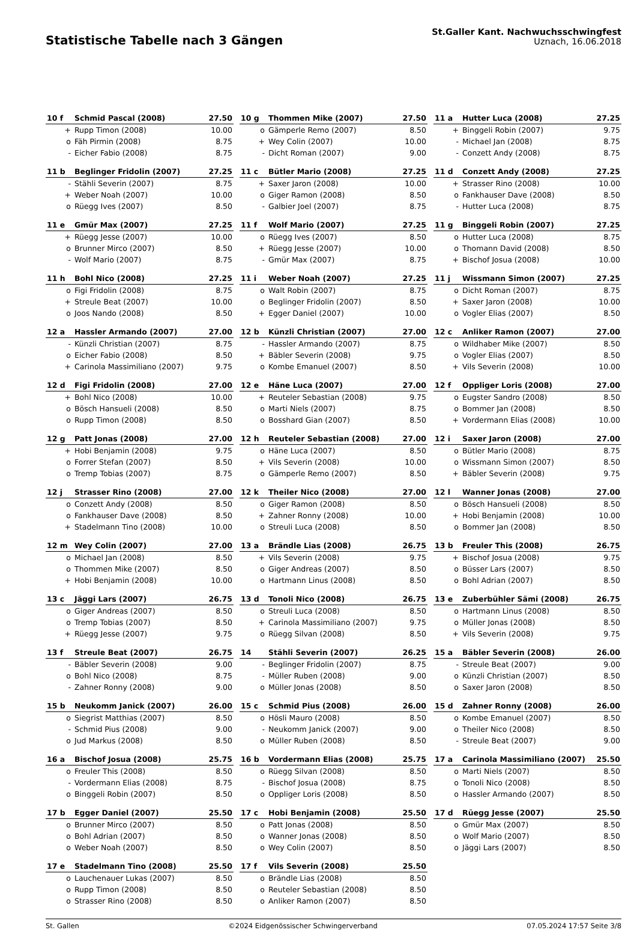Statistische Tabelle nach 3 Gängen
St.Galler Kant. Nachwuchsschwingfest
Uznach, 16.06.2018
| 10 f | Schmid Pascal (2008) | 27.50 |
| --- | --- | --- |
| + | Rupp Timon (2008) | 10.00 |
| o | Fäh Pirmin (2008) | 8.75 |
| - | Eicher Fabio (2008) | 8.75 |
| 10 g | Thommen Mike (2007) | 27.50 |
| --- | --- | --- |
| o | Gämperle Remo (2007) | 8.50 |
| + | Wey Colin (2007) | 10.00 |
| - | Dicht Roman (2007) | 9.00 |
| 11 a | Hutter Luca (2008) | 27.25 |
| --- | --- | --- |
| + | Binggeli Robin (2007) | 9.75 |
| - | Michael Jan (2008) | 8.75 |
| - | Conzett Andy (2008) | 8.75 |
| 11 b | Beglinger Fridolin (2007) | 27.25 |
| --- | --- | --- |
| - | Stähli Severin (2007) | 8.75 |
| + | Weber Noah (2007) | 10.00 |
| o | Rüegg Ives (2007) | 8.50 |
| 11 c | Bütler Mario (2008) | 27.25 |
| --- | --- | --- |
| + | Saxer Jaron (2008) | 10.00 |
| o | Giger Ramon (2008) | 8.50 |
| - | Galbier Joel (2007) | 8.75 |
| 11 d | Conzett Andy (2008) | 27.25 |
| --- | --- | --- |
| + | Strasser Rino (2008) | 10.00 |
| o | Fankhauser Dave (2008) | 8.50 |
| - | Hutter Luca (2008) | 8.75 |
| 11 e | Gmür Max (2007) | 27.25 |
| --- | --- | --- |
| + | Rüegg Jesse (2007) | 10.00 |
| o | Brunner Mirco (2007) | 8.50 |
| - | Wolf Mario (2007) | 8.75 |
| 11 f | Wolf Mario (2007) | 27.25 |
| --- | --- | --- |
| o | Rüegg Ives (2007) | 8.50 |
| + | Rüegg Jesse (2007) | 10.00 |
| - | Gmür Max (2007) | 8.75 |
| 11 g | Binggeli Robin (2007) | 27.25 |
| --- | --- | --- |
| o | Hutter Luca (2008) | 8.75 |
| o | Thomann David (2008) | 8.50 |
| + | Bischof Josua (2008) | 10.00 |
| 11 h | Bohl Nico (2008) | 27.25 |
| --- | --- | --- |
| o | Figi Fridolin (2008) | 8.75 |
| + | Streule Beat (2007) | 10.00 |
| o | Joos Nando (2008) | 8.50 |
| 11 i | Weber Noah (2007) | 27.25 |
| --- | --- | --- |
| o | Walt Robin (2007) | 8.75 |
| o | Beglinger Fridolin (2007) | 8.50 |
| + | Egger Daniel (2007) | 10.00 |
| 11 j | Wissmann Simon (2007) | 27.25 |
| --- | --- | --- |
| o | Dicht Roman (2007) | 8.75 |
| + | Saxer Jaron (2008) | 10.00 |
| o | Vogler Elias (2007) | 8.50 |
| 12 a | Hassler Armando (2007) | 27.00 |
| --- | --- | --- |
| - | Künzli Christian (2007) | 8.75 |
| o | Eicher Fabio (2008) | 8.50 |
| + | Carinola Massimiliano (2007) | 9.75 |
| 12 b | Künzli Christian (2007) | 27.00 |
| --- | --- | --- |
| - | Hassler Armando (2007) | 8.75 |
| + | Bäbler Severin (2008) | 9.75 |
| o | Kombe Emanuel (2007) | 8.50 |
| 12 c | Anliker Ramon (2007) | 27.00 |
| --- | --- | --- |
| o | Wildhaber Mike (2007) | 8.50 |
| o | Vogler Elias (2007) | 8.50 |
| + | Vils Severin (2008) | 10.00 |
| 12 d | Figi Fridolin (2008) | 27.00 |
| --- | --- | --- |
| + | Bohl Nico (2008) | 10.00 |
| o | Bösch Hansueli (2008) | 8.50 |
| o | Rupp Timon (2008) | 8.50 |
| 12 e | Häne Luca (2007) | 27.00 |
| --- | --- | --- |
| + | Reuteler Sebastian (2008) | 9.75 |
| o | Marti Niels (2007) | 8.75 |
| o | Bosshard Gian (2007) | 8.50 |
| 12 f | Oppliger Loris (2008) | 27.00 |
| --- | --- | --- |
| o | Eugster Sandro (2008) | 8.50 |
| o | Bommer Jan (2008) | 8.50 |
| + | Vordermann Elias (2008) | 10.00 |
| 12 g | Patt Jonas (2008) | 27.00 |
| --- | --- | --- |
| + | Hobi Benjamin (2008) | 9.75 |
| o | Forrer Stefan (2007) | 8.50 |
| o | Tremp Tobias (2007) | 8.75 |
| 12 h | Reuteler Sebastian (2008) | 27.00 |
| --- | --- | --- |
| o | Häne Luca (2007) | 8.50 |
| + | Vils Severin (2008) | 10.00 |
| o | Gämperle Remo (2007) | 8.50 |
| 12 i | Saxer Jaron (2008) | 27.00 |
| --- | --- | --- |
| o | Bütler Mario (2008) | 8.75 |
| o | Wissmann Simon (2007) | 8.50 |
| + | Bäbler Severin (2008) | 9.75 |
| 12 j | Strasser Rino (2008) | 27.00 |
| --- | --- | --- |
| o | Conzett Andy (2008) | 8.50 |
| o | Fankhauser Dave (2008) | 8.50 |
| + | Stadelmann Tino (2008) | 10.00 |
| 12 k | Theiler Nico (2008) | 27.00 |
| --- | --- | --- |
| o | Giger Ramon (2008) | 8.50 |
| + | Zahner Ronny (2008) | 10.00 |
| o | Streuli Luca (2008) | 8.50 |
| 12 l | Wanner Jonas (2008) | 27.00 |
| --- | --- | --- |
| o | Bösch Hansueli (2008) | 8.50 |
| + | Hobi Benjamin (2008) | 10.00 |
| o | Bommer Jan (2008) | 8.50 |
| 12 m | Wey Colin (2007) | 27.00 |
| --- | --- | --- |
| o | Michael Jan (2008) | 8.50 |
| o | Thommen Mike (2007) | 8.50 |
| + | Hobi Benjamin (2008) | 10.00 |
| 13 a | Brändle Lias (2008) | 26.75 |
| --- | --- | --- |
| + | Vils Severin (2008) | 9.75 |
| o | Giger Andreas (2007) | 8.50 |
| o | Hartmann Linus (2008) | 8.50 |
| 13 b | Freuler This (2008) | 26.75 |
| --- | --- | --- |
| + | Bischof Josua (2008) | 9.75 |
| o | Büsser Lars (2007) | 8.50 |
| o | Bohl Adrian (2007) | 8.50 |
| 13 c | Jäggi Lars (2007) | 26.75 |
| --- | --- | --- |
| o | Giger Andreas (2007) | 8.50 |
| o | Tremp Tobias (2007) | 8.50 |
| + | Rüegg Jesse (2007) | 9.75 |
| 13 d | Tonoli Nico (2008) | 26.75 |
| --- | --- | --- |
| o | Streuli Luca (2008) | 8.50 |
| + | Carinola Massimiliano (2007) | 9.75 |
| o | Rüegg Silvan (2008) | 8.50 |
| 13 e | Zuberbühler Sämi (2008) | 26.75 |
| --- | --- | --- |
| o | Hartmann Linus (2008) | 8.50 |
| o | Müller Jonas (2008) | 8.50 |
| + | Vils Severin (2008) | 9.75 |
| 13 f | Streule Beat (2007) | 26.75 |
| --- | --- | --- |
| - | Bäbler Severin (2008) | 9.00 |
| o | Bohl Nico (2008) | 8.75 |
| - | Zahner Ronny (2008) | 9.00 |
| 14 | Stähli Severin (2007) | 26.25 |
| --- | --- | --- |
| - | Beglinger Fridolin (2007) | 8.75 |
| - | Müller Ruben (2008) | 9.00 |
| o | Müller Jonas (2008) | 8.50 |
| 15 a | Bäbler Severin (2008) | 26.00 |
| --- | --- | --- |
| - | Streule Beat (2007) | 9.00 |
| o | Künzli Christian (2007) | 8.50 |
| o | Saxer Jaron (2008) | 8.50 |
| 15 b | Neukomm Janick (2007) | 26.00 |
| --- | --- | --- |
| o | Siegrist Matthias (2007) | 8.50 |
| - | Schmid Pius (2008) | 9.00 |
| o | Jud Markus (2008) | 8.50 |
| 15 c | Schmid Pius (2008) | 26.00 |
| --- | --- | --- |
| o | Hösli Mauro (2008) | 8.50 |
| - | Neukomm Janick (2007) | 9.00 |
| o | Müller Ruben (2008) | 8.50 |
| 15 d | Zahner Ronny (2008) | 26.00 |
| --- | --- | --- |
| o | Kombe Emanuel (2007) | 8.50 |
| o | Theiler Nico (2008) | 8.50 |
| - | Streule Beat (2007) | 9.00 |
| 16 a | Bischof Josua (2008) | 25.75 |
| --- | --- | --- |
| o | Freuler This (2008) | 8.50 |
| - | Vordermann Elias (2008) | 8.75 |
| o | Binggeli Robin (2007) | 8.50 |
| 16 b | Vordermann Elias (2008) | 25.75 |
| --- | --- | --- |
| o | Rüegg Silvan (2008) | 8.50 |
| - | Bischof Josua (2008) | 8.75 |
| o | Oppliger Loris (2008) | 8.50 |
| 17 a | Carinola Massimiliano (2007) | 25.50 |
| --- | --- | --- |
| o | Marti Niels (2007) | 8.50 |
| o | Tonoli Nico (2008) | 8.50 |
| o | Hassler Armando (2007) | 8.50 |
| 17 b | Egger Daniel (2007) | 25.50 |
| --- | --- | --- |
| o | Brunner Mirco (2007) | 8.50 |
| o | Bohl Adrian (2007) | 8.50 |
| o | Weber Noah (2007) | 8.50 |
| 17 c | Hobi Benjamin (2008) | 25.50 |
| --- | --- | --- |
| o | Patt Jonas (2008) | 8.50 |
| o | Wanner Jonas (2008) | 8.50 |
| o | Wey Colin (2007) | 8.50 |
| 17 d | Rüegg Jesse (2007) | 25.50 |
| --- | --- | --- |
| o | Gmür Max (2007) | 8.50 |
| o | Wolf Mario (2007) | 8.50 |
| o | Jäggi Lars (2007) | 8.50 |
| 17 e | Stadelmann Tino (2008) | 25.50 |
| --- | --- | --- |
| o | Lauchenauer Lukas (2007) | 8.50 |
| o | Rupp Timon (2008) | 8.50 |
| o | Strasser Rino (2008) | 8.50 |
| 17 f | Vils Severin (2008) | 25.50 |
| --- | --- | --- |
| o | Brändle Lias (2008) | 8.50 |
| o | Reuteler Sebastian (2008) | 8.50 |
| o | Anliker Ramon (2007) | 8.50 |
St. Gallen ©2024 Eidgenössischer Schwingerverband 07.05.2024 17:57 Seite 3/8